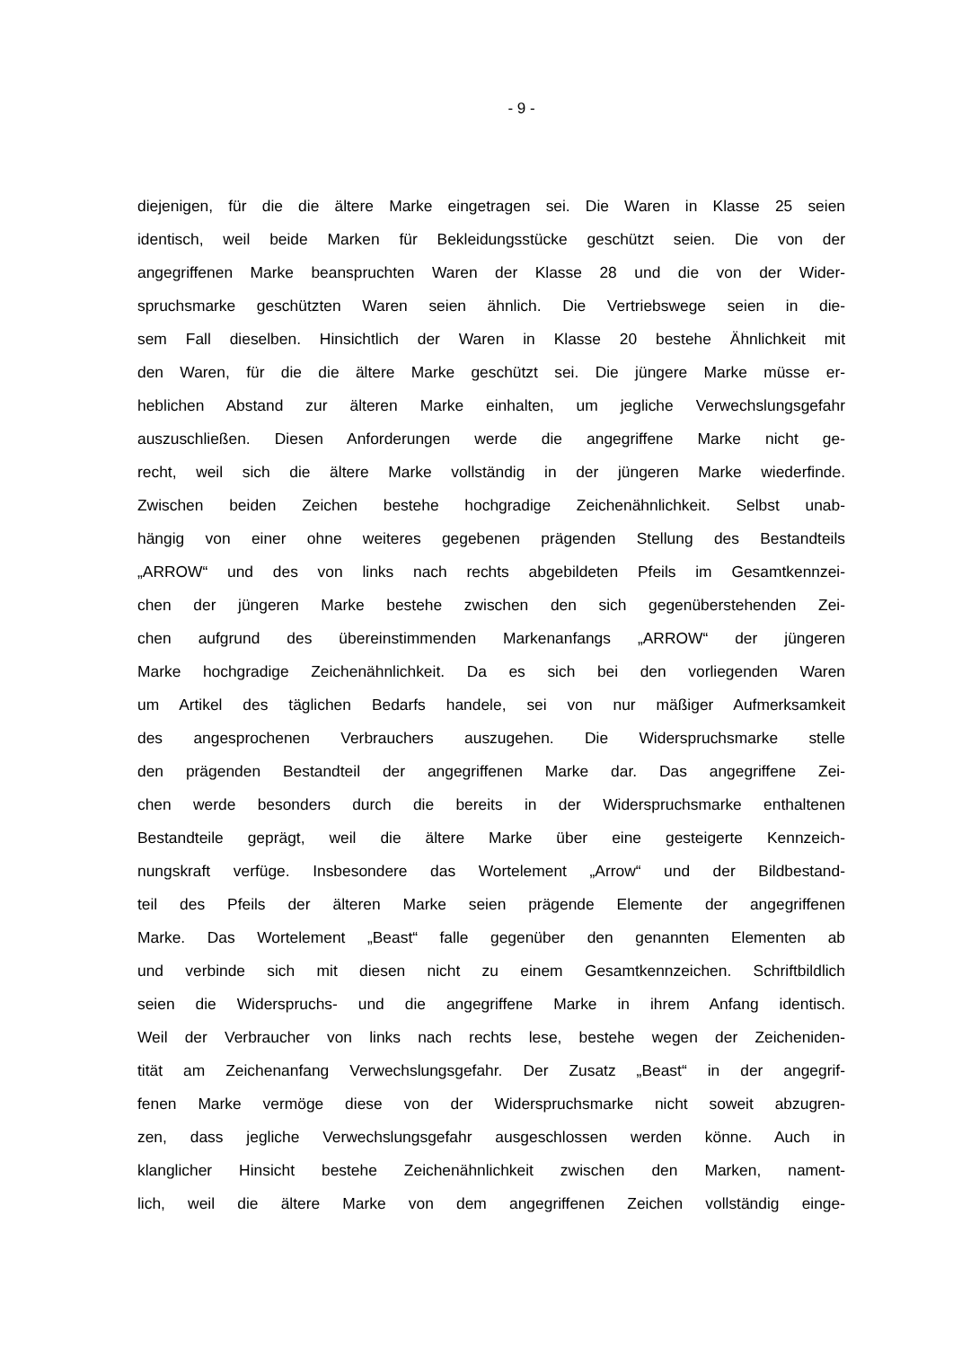- 9 -
diejenigen, für die die ältere Marke eingetragen sei. Die Waren in Klasse 25 seien
identisch, weil beide Marken für Bekleidungsstücke geschützt seien. Die von der
angegriffenen Marke beanspruchten Waren der Klasse 28 und die von der Wider-
spruchsmarke geschützten Waren seien ähnlich. Die Vertriebswege seien in die-
sem Fall dieselben. Hinsichtlich der Waren in Klasse 20 bestehe Ähnlichkeit mit
den Waren, für die die ältere Marke geschützt sei. Die jüngere Marke müsse er-
heblichen Abstand zur älteren Marke einhalten, um jegliche Verwechslungsgefahr
auszuschließen. Diesen Anforderungen werde die angegriffene Marke nicht ge-
recht, weil sich die ältere Marke vollständig in der jüngeren Marke wiederfinde.
Zwischen beiden Zeichen bestehe hochgradige Zeichenähnlichkeit. Selbst unab-
hängig von einer ohne weiteres gegebenen prägenden Stellung des Bestandteils
„ARROW“ und des von links nach rechts abgebildeten Pfeils im Gesamtkennzei-
chen der jüngeren Marke bestehe zwischen den sich gegenüberstehenden Zei-
chen aufgrund des übereinstimmenden Markenanfangs „ARROW“ der jüngeren
Marke hochgradige Zeichenähnlichkeit. Da es sich bei den vorliegenden Waren
um Artikel des täglichen Bedarfs handele, sei von nur mäßiger Aufmerksamkeit
des angesprochenen Verbrauchers auszugehen. Die Widerspruchsmarke stelle
den prägenden Bestandteil der angegriffenen Marke dar. Das angegriffene Zei-
chen werde besonders durch die bereits in der Widerspruchsmarke enthaltenen
Bestandteile geprägt, weil die ältere Marke über eine gesteigerte Kennzeich-
nungskraft verfüge. Insbesondere das Wortelement „Arrow“ und der Bildbestand-
teil des Pfeils der älteren Marke seien prägende Elemente der angegriffenen
Marke. Das Wortelement „Beast“ falle gegenüber den genannten Elementen ab
und verbinde sich mit diesen nicht zu einem Gesamtkennzeichen. Schriftbildlich
seien die Widerspruchs- und die angegriffene Marke in ihrem Anfang identisch.
Weil der Verbraucher von links nach rechts lese, bestehe wegen der Zeicheniden-
tität am Zeichenanfang Verwechslungsgefahr. Der Zusatz „Beast“ in der angegrif-
fenen Marke vermöge diese von der Widerspruchsmarke nicht soweit abzugren-
zen, dass jegliche Verwechslungsgefahr ausgeschlossen werden könne. Auch in
klanglicher Hinsicht bestehe Zeichenähnlichkeit zwischen den Marken, nament-
lich, weil die ältere Marke von dem angegriffenen Zeichen vollständig einge-